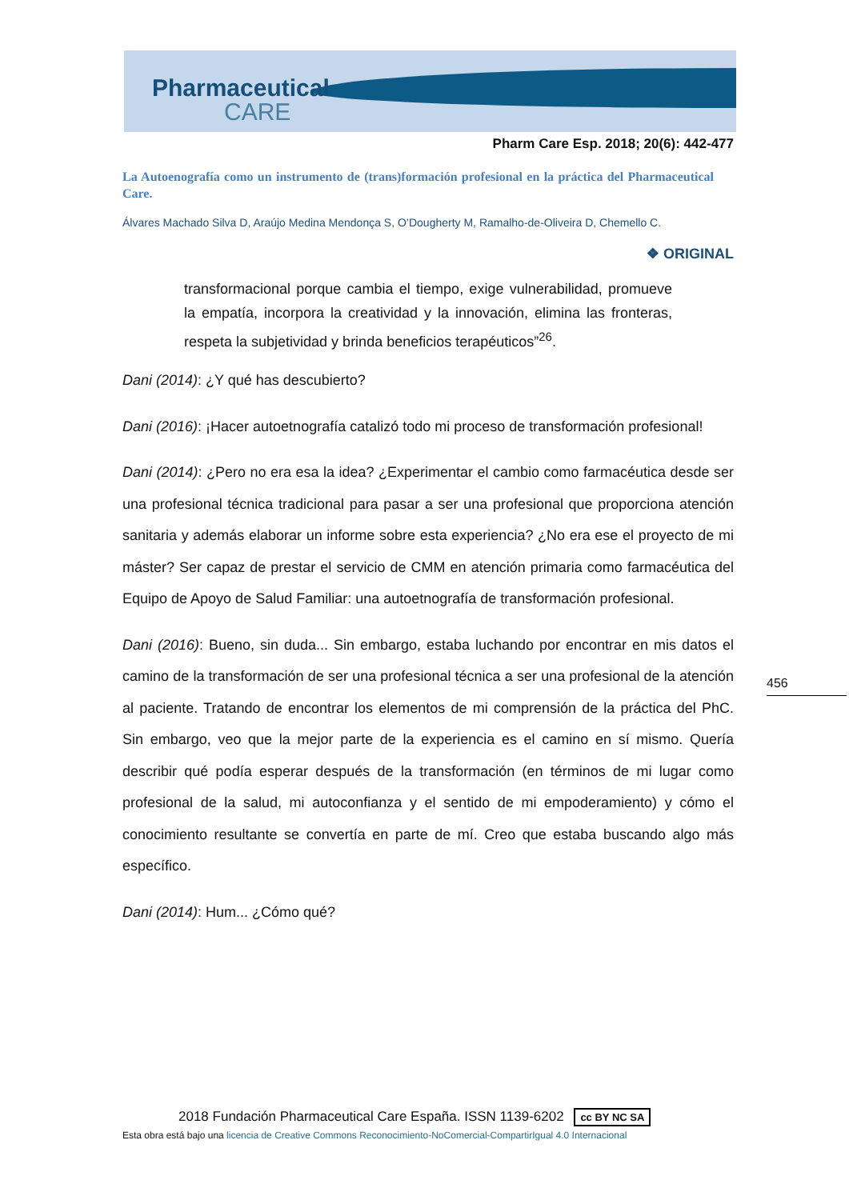Pharmaceutical
CARE
Pharm Care Esp. 2018; 20(6): 442-477
La Autoenografía como un instrumento de (trans)formación profesional en la práctica del Pharmaceutical Care.
Álvares Machado Silva D, Araújo Medina Mendonça S, O’Dougherty M, Ramalho-de-Oliveira D, Chemello C.
❖ ORIGINAL
transformacional porque cambia el tiempo, exige vulnerabilidad, promueve la empatía, incorpora la creatividad y la innovación, elimina las fronteras, respeta la subjetividad y brinda beneficios terapéuticos”<sup>26</sup>.
Dani (2014): ¿Y qué has descubierto?
Dani (2016): ¡Hacer autoetnografía catalizó todo mi proceso de transformación profesional!
Dani (2014): ¿Pero no era esa la idea? ¿Experimentar el cambio como farmacéutica desde ser una profesional técnica tradicional para pasar a ser una profesional que proporciona atención sanitaria y además elaborar un informe sobre esta experiencia? ¿No era ese el proyecto de mi máster? Ser capaz de prestar el servicio de CMM en atención primaria como farmacéutica del Equipo de Apoyo de Salud Familiar: una autoetnografía de transformación profesional.
Dani (2016): Bueno, sin duda... Sin embargo, estaba luchando por encontrar en mis datos el camino de la transformación de ser una profesional técnica a ser una profesional de la atención al paciente. Tratando de encontrar los elementos de mi comprensión de la práctica del PhC. Sin embargo, veo que la mejor parte de la experiencia es el camino en sí mismo. Quería describir qué podía esperar después de la transformación (en términos de mi lugar como profesional de la salud, mi autoconfianza y el sentido de mi empoderamiento) y cómo el conocimiento resultante se convertía en parte de mí. Creo que estaba buscando algo más específico.
Dani (2014): Hum... ¿Cómo qué?
456
2018 Fundación Pharmaceutical Care España. ISSN 1139-6202 cc BY NC SA
Esta obra está bajo una licencia de Creative Commons Reconocimiento-NoComercial-CompartirIgual 4.0 Internacional